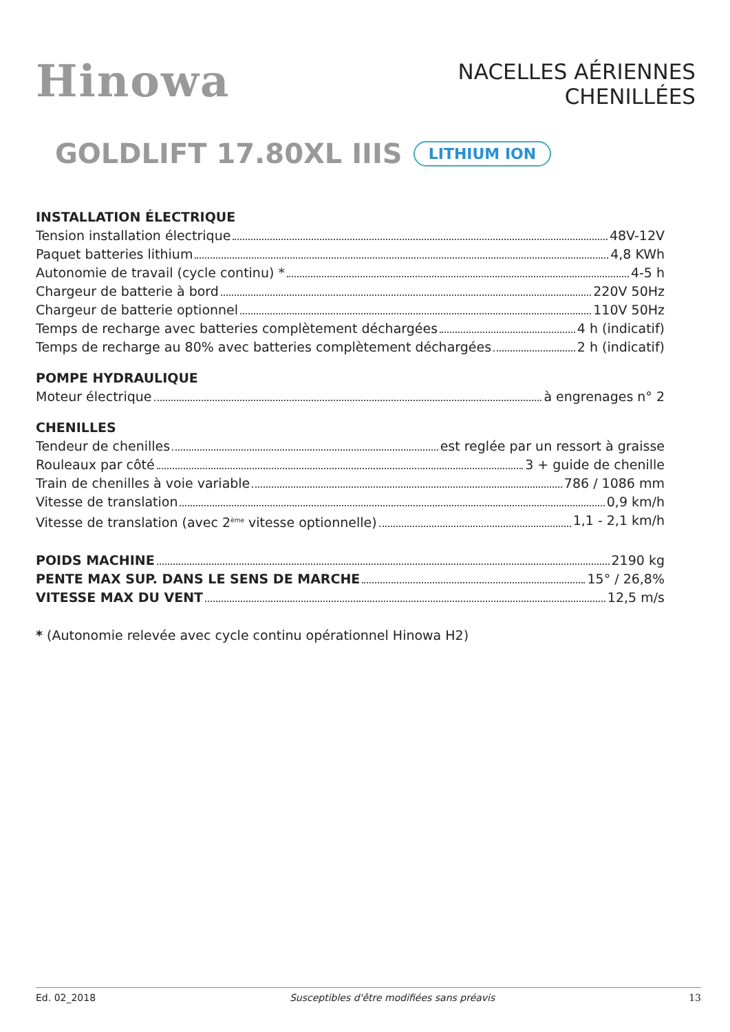Hinowa
NACELLES AÉRIENNES
CHENILLÉES
GOLDLIFT 17.80XL IIIS LITHIUM ION
INSTALLATION ÉLECTRIQUE
Tension installation électrique 48V-12V
Paquet batteries lithium 4,8 KWh
Autonomie de travail (cycle continu) * 4-5 h
Chargeur de batterie à bord 220V 50Hz
Chargeur de batterie optionnel 110V 50Hz
Temps de recharge avec batteries complètement déchargées 4 h (indicatif)
Temps de recharge au 80% avec batteries complètement déchargées 2 h (indicatif)
POMPE HYDRAULIQUE
Moteur électrique à engrenages n° 2
CHENILLES
Tendeur de chenilles est reglée par un ressort à graisse
Rouleaux par côté 3 + guide de chenille
Train de chenilles à voie variable 786 / 1086 mm
Vitesse de translation 0,9 km/h
Vitesse de translation (avec 2<sup>ème</sup> vitesse optionnelle) 1,1 - 2,1 km/h
POIDS MACHINE 2190 kg
PENTE MAX SUP. DANS LE SENS DE MARCHE 15° / 26,8%
VITESSE MAX DU VENT 12,5 m/s
* (Autonomie relevée avec cycle continu opérationnel Hinowa H2)
Ed. 02_2018 Susceptibles d'être modifiées sans préavis 13